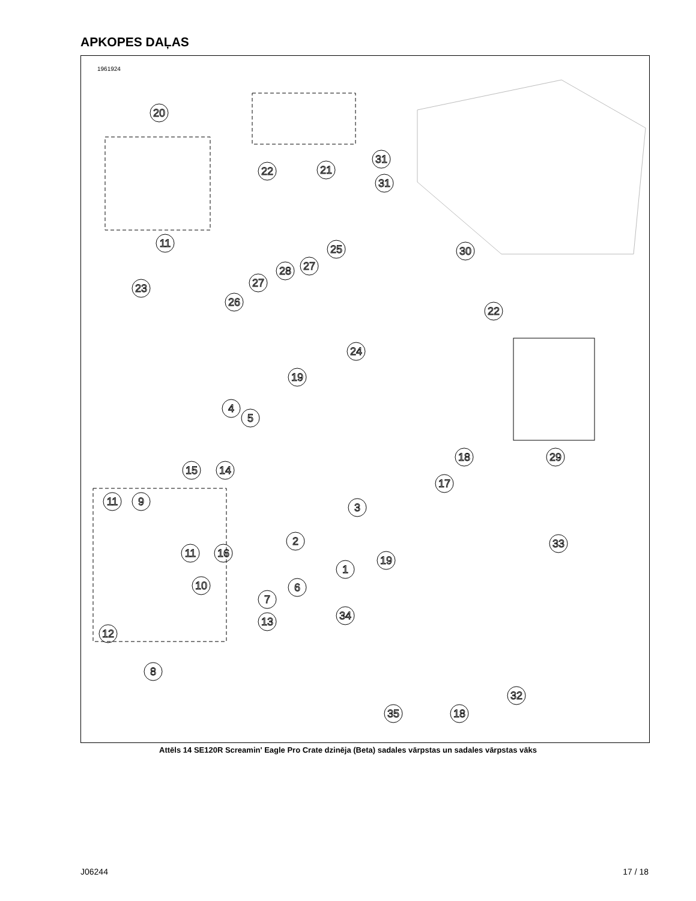APKOPES DAĻAS
1961924
20
21
22
31
31
11
30
25
27
28
27
23
26
22
24
19
4
5
18
29
15
14
17
11
9
3
2
33
16
11
19
1
6
10
7
34
13
12
8
32
35
18
Attēls 14 SE120R Screamin' Eagle Pro Crate dzinēja (Beta) sadales vārpstas un sadales vārpstas vāks
J06244 17 / 18